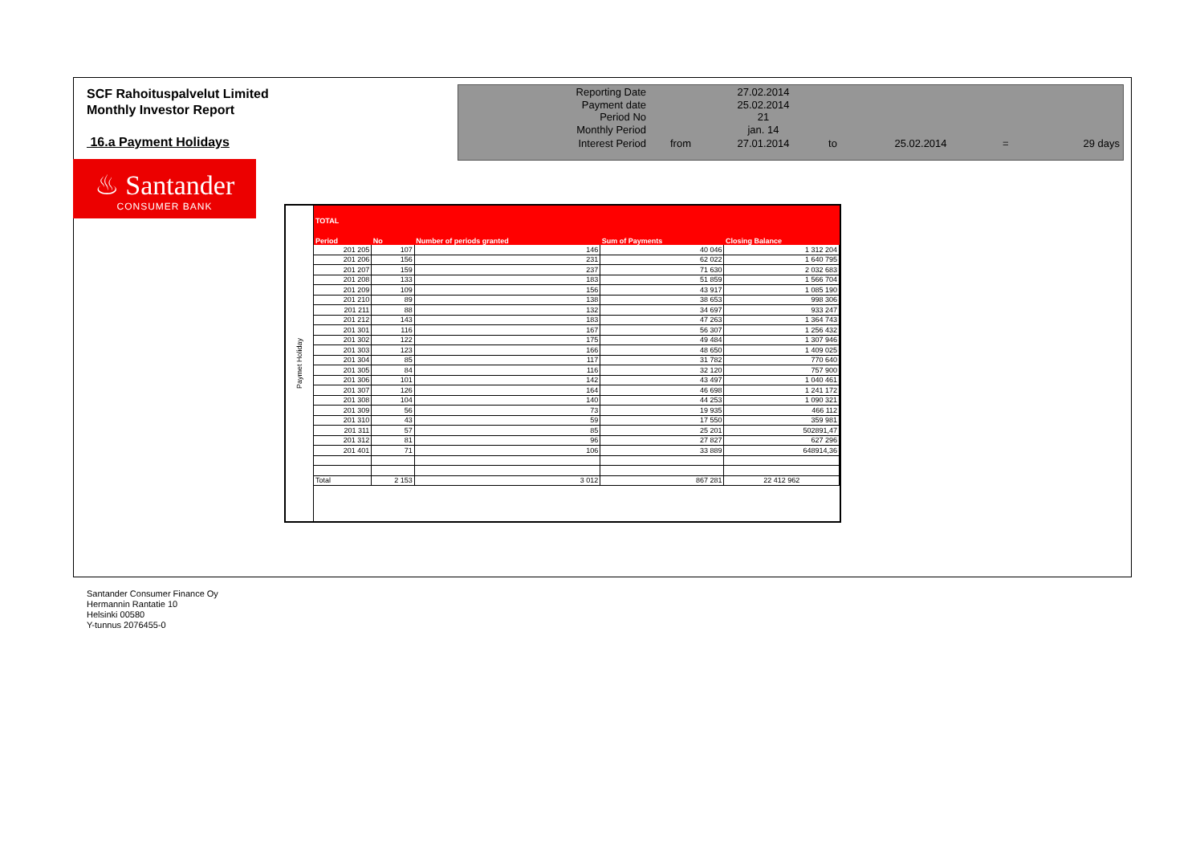SCF Rahoituspalvelut Limited
Monthly Investor Report
16.a Payment Holidays
| Reporting Date | | 27.02.2014 | | | | |
| Payment date Period No | | 25.02.2014 21 | | | | |
| Monthly Period | | jan. 14 | | | | |
| Interest Period | from | 27.01.2014 | to | 25.02.2014 | = | 29 days |
♨ Santander
CONSUMER BANK
Paymet Holiday
TOTAL
| Period | No | Number of periods granted | Sum of Payments | Closing Balance |
| --- | --- | --- | --- | --- |
| 201 205 | 107 | 146 | 40 046 | 1 312 204 |
| 201 206 | 156 | 231 | 62 022 | 1 640 795 |
| 201 207 | 159 | 237 | 71 630 | 2 032 683 |
| 201 208 | 133 | 183 | 51 859 | 1 566 704 |
| 201 209 | 109 | 156 | 43 917 | 1 085 190 |
| 201 210 | 89 | 138 | 38 653 | 998 306 |
| 201 211 | 88 | 132 | 34 697 | 933 247 |
| 201 212 | 143 | 183 | 47 263 | 1 364 743 |
| 201 301 | 116 | 167 | 56 307 | 1 256 432 |
| 201 302 | 122 | 175 | 49 484 | 1 307 946 |
| 201 303 | 123 | 166 | 48 650 | 1 409 025 |
| 201 304 | 85 | 117 | 31 782 | 770 640 |
| 201 305 | 84 | 116 | 32 120 | 757 900 |
| 201 306 | 101 | 142 | 43 497 | 1 040 461 |
| 201 307 | 126 | 164 | 46 698 | 1 241 172 |
| 201 308 | 104 | 140 | 44 253 | 1 090 321 |
| 201 309 | 56 | 73 | 19 935 | 466 112 |
| 201 310 | 43 | 59 | 17 550 | 359 981 |
| 201 311 | 57 | 85 | 25 201 | 502891,47 |
| 201 312 | 81 | 96 | 27 827 | 627 296 |
| 201 401 | 71 | 106 | 33 889 | 648914,36 |
| Total | 2 153 | 3 012 | 867 281 | 22 412 962 |
Santander Consumer Finance Oy
Hermannin Rantatie 10
Helsinki 00580
Y-tunnus 2076455-0